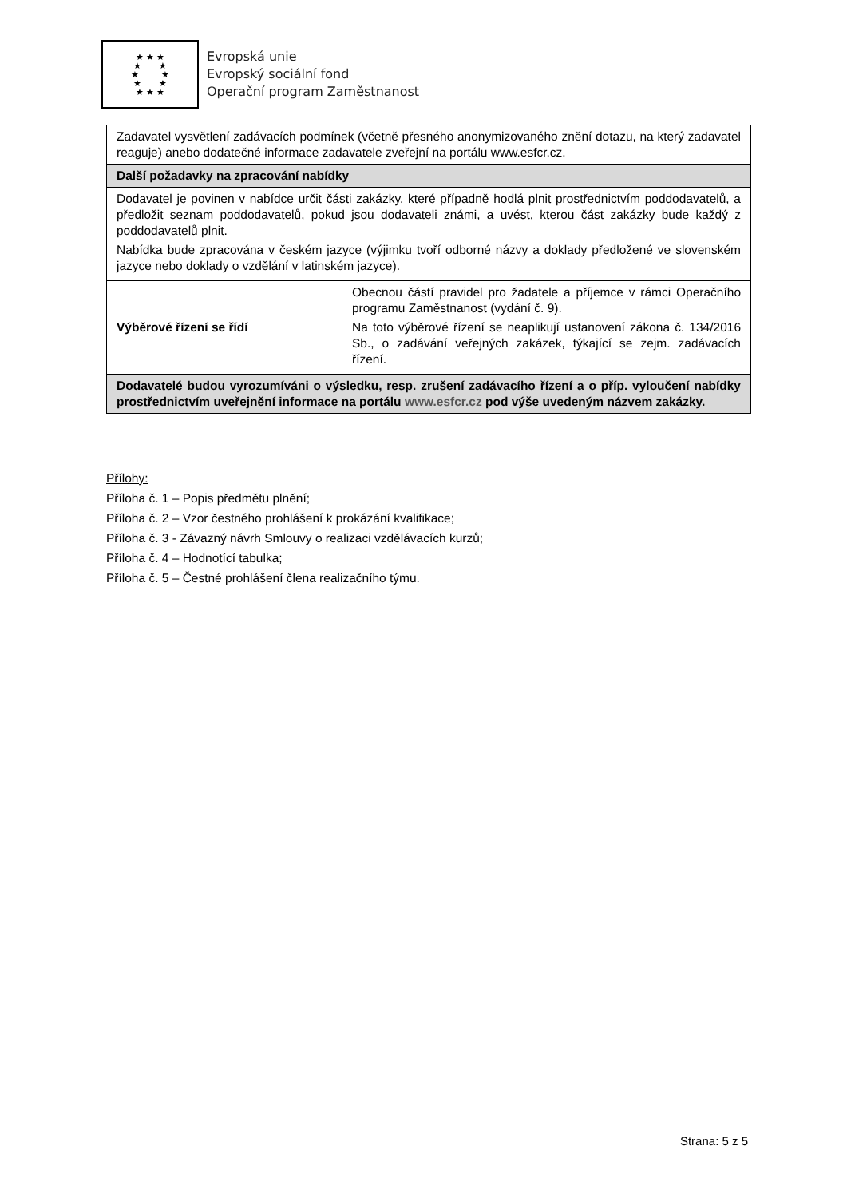★ ★ ★
★ ★
★ ★
★ ★
★ ★ ★
Evropská unie
Evropský sociální fond
Operační program Zaměstnanost
| Zadavatel vysvětlení zadávacích podmínek (včetně přesného anonymizovaného znění dotazu, na který zadavatel reaguje) anebo dodatečné informace zadavatele zveřejní na portálu www.esfcr.cz. | |
| Další požadavky na zpracování nabídky | |
| Dodavatel je povinen v nabídce určit části zakázky, které případně hodlá plnit prostřednictvím poddodavatelů, a předložit seznam poddodavatelů, pokud jsou dodavateli známi, a uvést, kterou část zakázky bude každý z poddodavatelů plnit. Nabídka bude zpracována v českém jazyce (výjimku tvoří odborné názvy a doklady předložené ve slovenském jazyce nebo doklady o vzdělání v latinském jazyce). | |
| Výběrové řízení se řídí | Obecnou částí pravidel pro žadatele a příjemce v rámci Operačního programu Zaměstnanost (vydání č. 9). Na toto výběrové řízení se neaplikují ustanovení zákona č. 134/2016 Sb., o zadávání veřejných zakázek, týkající se zejm. zadávacích řízení. |
| Dodavatelé budou vyrozumíváni o výsledku, resp. zrušení zadávacího řízení a o příp. vyloučení nabídky prostřednictvím uveřejnění informace na portálu www.esfcr.cz pod výše uvedeným názvem zakázky. | |
Přílohy:
Příloha č. 1 – Popis předmětu plnění;
Příloha č. 2 – Vzor čestného prohlášení k prokázání kvalifikace;
Příloha č. 3 - Závazný návrh Smlouvy o realizaci vzdělávacích kurzů;
Příloha č. 4 – Hodnotící tabulka;
Příloha č. 5 – Čestné prohlášení člena realizačního týmu.
Strana: 5 z 5